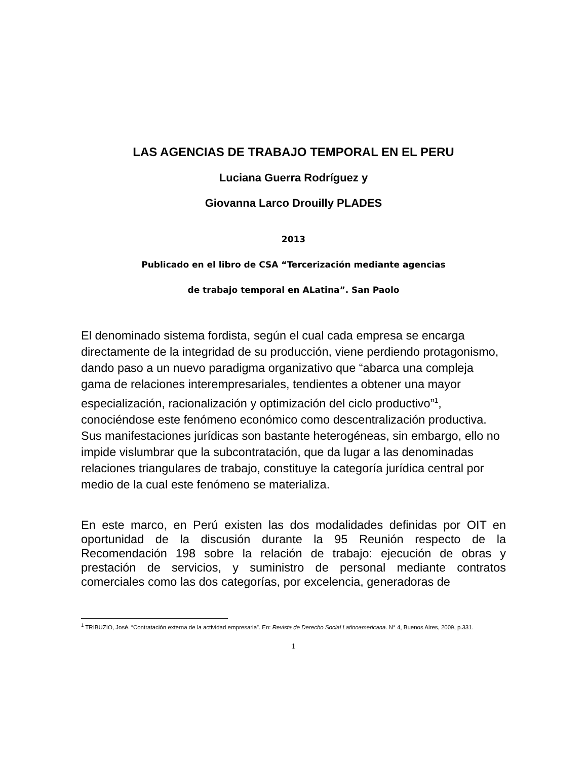LAS AGENCIAS DE TRABAJO TEMPORAL EN EL PERU
Luciana Guerra Rodríguez y
Giovanna Larco Drouilly PLADES
2013
Publicado en el libro de CSA “Tercerización mediante agencias
de trabajo temporal en ALatina”. San Paolo
El denominado sistema fordista, según el cual cada empresa se encarga directamente de la integridad de su producción, viene perdiendo protagonismo, dando paso a un nuevo paradigma organizativo que “abarca una compleja gama de relaciones interempresariales, tendientes a obtener una mayor especialización, racionalización y optimización del ciclo productivo”<sup>1</sup>, conociéndose este fenómeno económico como descentralización productiva. Sus manifestaciones jurídicas son bastante heterogéneas, sin embargo, ello no impide vislumbrar que la subcontratación, que da lugar a las denominadas relaciones triangulares de trabajo, constituye la categoría jurídica central por medio de la cual este fenómeno se materializa.
En este marco, en Perú existen las dos modalidades definidas por OIT en oportunidad de la discusión durante la 95 Reunión respecto de la Recomendación 198 sobre la relación de trabajo: ejecución de obras y prestación de servicios, y suministro de personal mediante contratos comerciales como las dos categorías, por excelencia, generadoras de
<sup>1</sup> TRIBUZIO, José. “Contratación externa de la actividad empresaria”. En: Revista de Derecho Social Latinoamericana. N° 4, Buenos Aires, 2009, p.331.
1